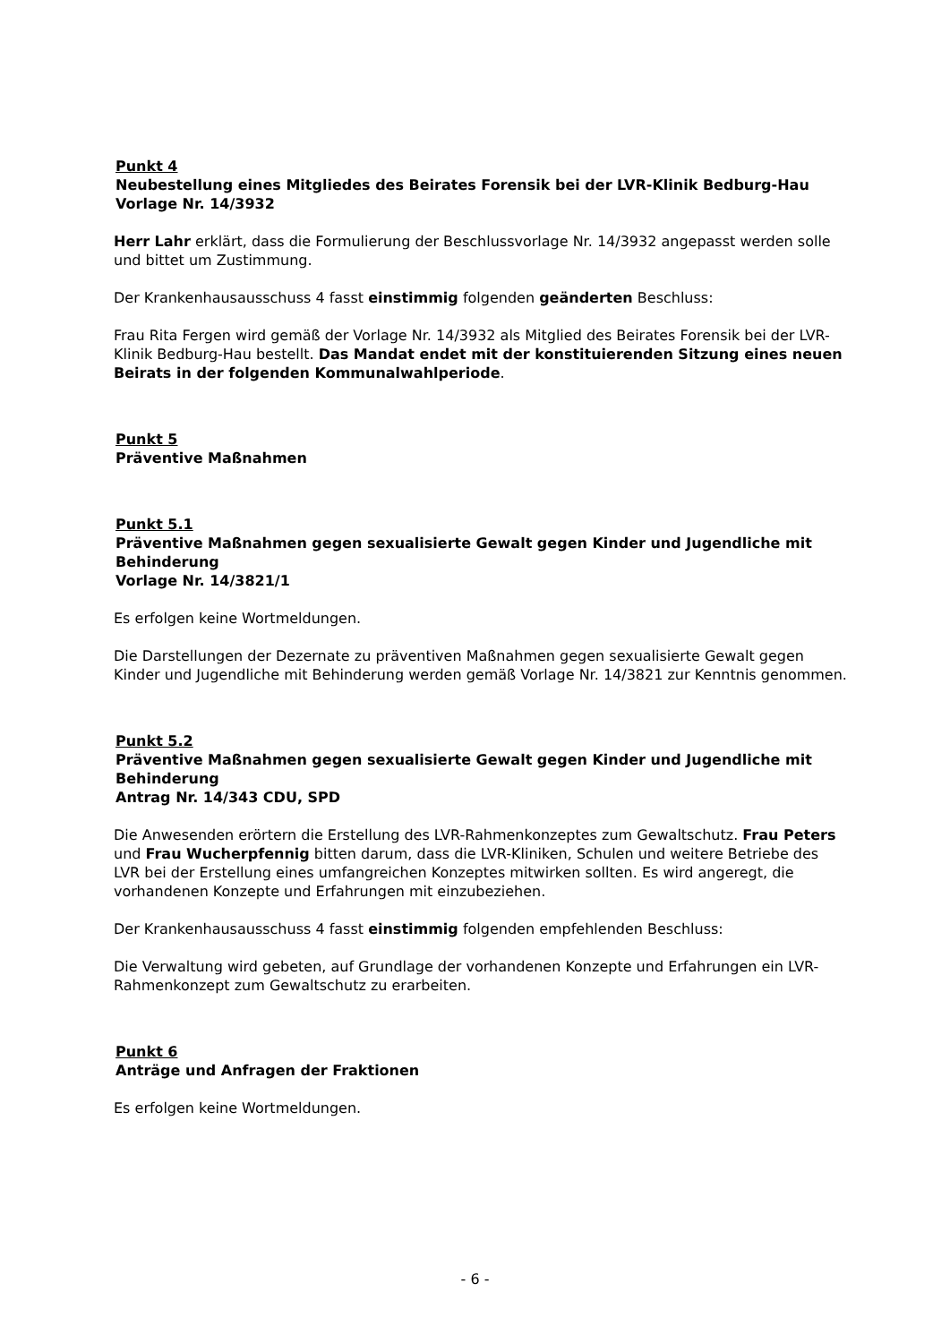Punkt 4
Neubestellung eines Mitgliedes des Beirates Forensik bei der LVR-Klinik Bedburg-Hau
Vorlage Nr. 14/3932
Herr Lahr erklärt, dass die Formulierung der Beschlussvorlage Nr. 14/3932 angepasst werden solle und bittet um Zustimmung.
Der Krankenhausausschuss 4 fasst einstimmig folgenden geänderten Beschluss:
Frau Rita Fergen wird gemäß der Vorlage Nr. 14/3932 als Mitglied des Beirates Forensik bei der LVR-Klinik Bedburg-Hau bestellt. Das Mandat endet mit der konstituierenden Sitzung eines neuen Beirats in der folgenden Kommunalwahlperiode.
Punkt 5
Präventive Maßnahmen
Punkt 5.1
Präventive Maßnahmen gegen sexualisierte Gewalt gegen Kinder und Jugendliche mit Behinderung
Vorlage Nr. 14/3821/1
Es erfolgen keine Wortmeldungen.
Die Darstellungen der Dezernate zu präventiven Maßnahmen gegen sexualisierte Gewalt gegen Kinder und Jugendliche mit Behinderung werden gemäß Vorlage Nr. 14/3821 zur Kenntnis genommen.
Punkt 5.2
Präventive Maßnahmen gegen sexualisierte Gewalt gegen Kinder und Jugendliche mit Behinderung
Antrag Nr. 14/343 CDU, SPD
Die Anwesenden erörtern die Erstellung des LVR-Rahmenkonzeptes zum Gewaltschutz. Frau Peters und Frau Wucherpfennig bitten darum, dass die LVR-Kliniken, Schulen und weitere Betriebe des LVR bei der Erstellung eines umfangreichen Konzeptes mitwirken sollten. Es wird angeregt, die vorhandenen Konzepte und Erfahrungen mit einzubeziehen.
Der Krankenhausausschuss 4 fasst einstimmig folgenden empfehlenden Beschluss:
Die Verwaltung wird gebeten, auf Grundlage der vorhandenen Konzepte und Erfahrungen ein LVR-Rahmenkonzept zum Gewaltschutz zu erarbeiten.
Punkt 6
Anträge und Anfragen der Fraktionen
Es erfolgen keine Wortmeldungen.
- 6 -